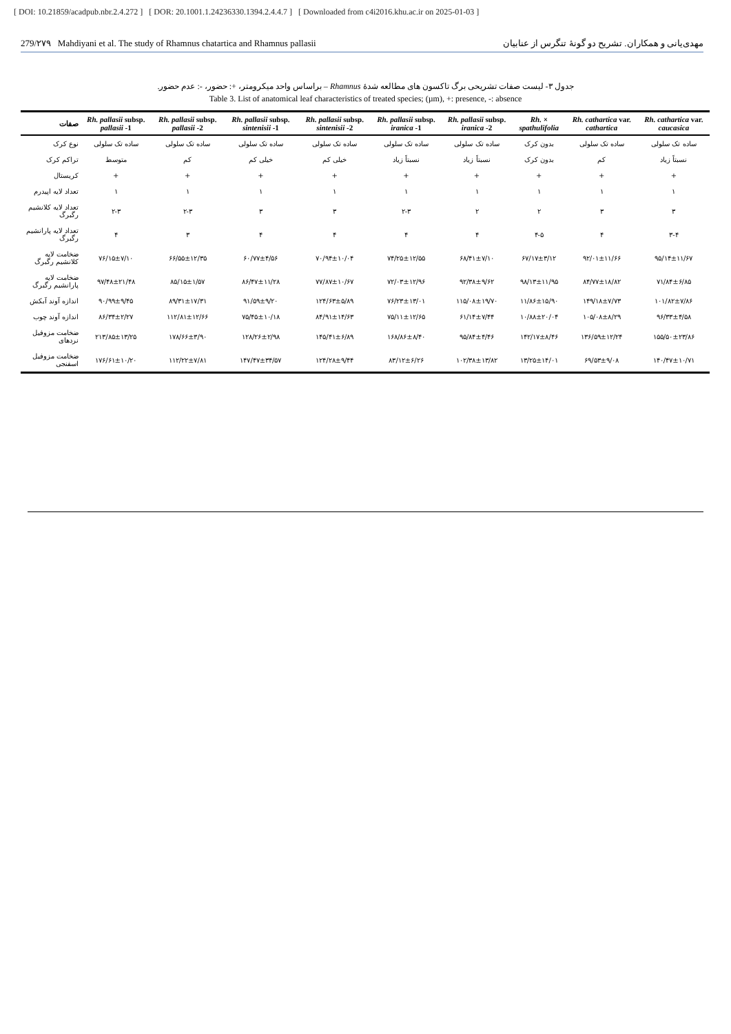[ DOI: 10.21859/acadpub.nbr.2.4.272 ] [ DOR: 20.1001.1.24236330.1394.2.4.4.7 ] [ Downloaded from c4i2016.khu.ac.ir on 2025-01-03 ]
279/۲۷۹ Mahdiyani et al. The study of Rhamnus chatartica and Rhamnus pallasii مهدی‌یانی و همکاران. تشریح دو گونهٔ تنگرس از عنابیان
جدول ۳- لیست صفات تشریحی برگ تاکسون های مطالعه شدهٔ Rhamnus – براساس واحد میکرومتر، +: حضور، -: عدم حضور.
Table 3. List of anatomical leaf characteristics of treated species; (µm), +: presence, -: absence
| صفات | Rh. pallasii subsp. pallasii -1 | Rh. pallasii subsp. pallasii -2 | Rh. pallasii subsp. sintenisii -1 | Rh. pallasii subsp. sintenisii -2 | Rh. pallasii subsp. iranica -1 | Rh. pallasii subsp. iranica -2 | Rh. × spathulifolia | Rh. cathartica var. cathartica | Rh. cathartica var. caucasica |
| --- | --- | --- | --- | --- | --- | --- | --- | --- | --- |
| نوع کرک | ساده تک سلولی | ساده تک سلولی | ساده تک سلولی | ساده تک سلولی | ساده تک سلولی | ساده تک سلولی | بدون کرک | ساده تک سلولی | ساده تک سلولی |
| تراکم کرک | متوسط | کم | خیلی کم | خیلی کم | نسبتاً زیاد | نسبتاً زیاد | بدون کرک | کم | نسبتاً زیاد |
| کریستال | + | + | + | + | + | + | + | + | + |
| تعداد لایه اپیدرم | ۱ | ۱ | ۱ | ۱ | ۱ | ۱ | ۱ | ۱ | ۱ |
| تعداد لایه کلانشیم رگبرگ | ۲-۳ | ۲-۳ | ۳ | ۳ | ۲-۳ | ۲ | ۲ | ۳ | ۳ |
| تعداد لایه پارانشیم رگبرگ | ۴ | ۳ | ۴ | ۴ | ۴ | ۴ | ۴-۵ | ۴ | ۳-۴ |
| ضخامت لایه کلانشیم رگبرگ | ۷۶/۱۵±۷/۱۰ | ۶۶/۵۵±۱۲/۳۵ | ۶۰/۷۷±۴/۵۶ | ۷۰/۹۴±۱۰/۰۴ | ۷۴/۲۵±۱۲/۵۵ | ۶۸/۴۱±۷/۱۰ | ۶۷/۱۷±۳/۱۲ | ۹۲/۰۱±۱۱/۶۶ | ۹۵/۱۴±۱۱/۶۷ |
| ضخامت لایه پارانشیم رگبرگ | ۹۷/۴۸±۲۱/۴۸ | ۸۵/۱۵±۱/۵۷ | ۸۶/۴۷±۱۱/۲۸ | ۷۷/۸۷±۱۰/۶۷ | ۷۲/۰۳±۱۲/۹۶ | ۹۲/۳۸±۹/۶۲ | ۹۸/۱۳±۱۱/۹۵ | ۸۴/۷۷±۱۸/۸۲ | ۷۱/۸۴±۶/۸۵ |
| اندازه آوند آبکش | ۹۰/۹۹±۹/۴۵ | ۸۹/۳۱±۱۷/۳۱ | ۹۱/۵۹±۹/۲۰ | ۱۲۴/۶۳±۵/۸۹ | ۷۶/۲۳±۱۳/۰۱ | ۱۱۵/۰۸±۱۹/۷۰ | ۱۱/۸۶±۱۵/۹۰ | ۱۴۹/۱۸±۷/۷۳ | ۱۰۱/۸۲±۷/۸۶ |
| اندازه آوند چوب | ۸۶/۳۴±۲/۲۷ | ۱۱۲/۸۱±۱۲/۶۶ | ۷۵/۴۵±۱۰/۱۸ | ۸۴/۹۱±۱۴/۶۳ | ۷۵/۱۱±۱۲/۶۵ | ۶۱/۱۴±۷/۴۴ | ۱۰/۸۸±۲۰/۰۴ | ۱۰۵/۰۸±۸/۲۹ | ۹۶/۳۳±۴/۵۸ |
| ضخامت مزوفیل نردهای | ۲۱۳/۸۵±۱۳/۲۵ | ۱۷۸/۶۶±۳/۹۰ | ۱۲۸/۲۶±۲/۹۸ | ۱۴۵/۴۱±۶/۸۹ | ۱۶۸/۸۶±۸/۴۰ | ۹۵/۸۴±۴/۴۶ | ۱۴۲/۱۷±۸/۴۶ | ۱۳۶/۵۹±۱۲/۲۴ | ۱۵۵/۵۰±۲۳/۸۶ |
| ضخامت مزوفیل اسفنجی | ۱۷۶/۶۱±۱۰/۲۰ | ۱۱۲/۲۲±۷/۸۱ | ۱۴۷/۴۷±۳۴/۵۷ | ۱۲۴/۲۸±۹/۴۴ | ۸۳/۱۲±۶/۲۶ | ۱۰۲/۳۸±۱۳/۸۲ | ۱۳/۲۵±۱۴/۰۱ | ۶۹/۵۳±۹/۰۸ | ۱۴۰/۴۷±۱۰/۷۱ |